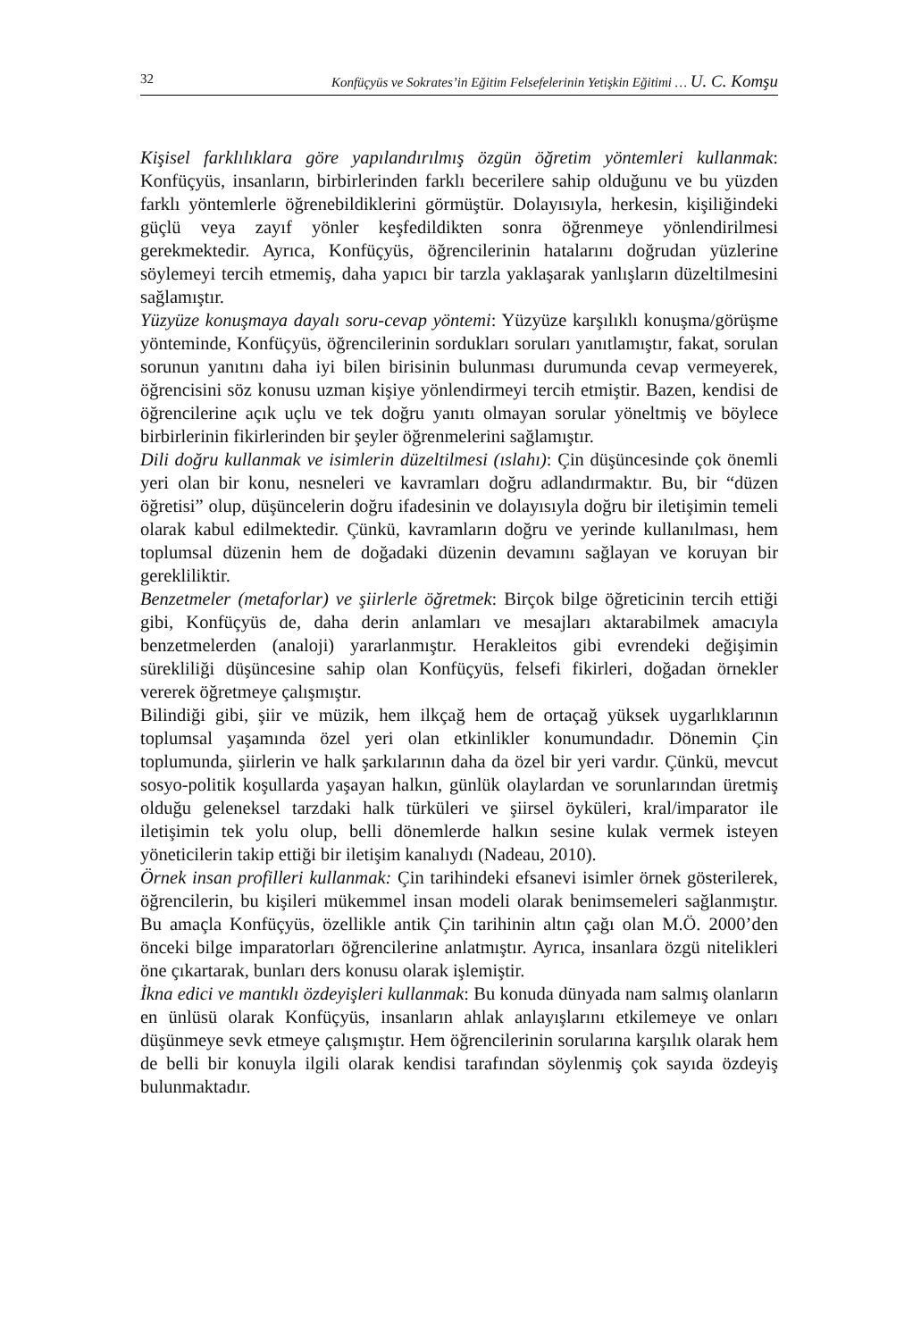32 Konfüçyüs ve Sokrates’in Eğitim Felsefelerinin Yetişkin Eğitimi … U. C. Komşu
Kişisel farklılıklara göre yapılandırılmış özgün öğretim yöntemleri kullanmak: Konfüçyüs, insanların, birbirlerinden farklı becerilere sahip olduğunu ve bu yüzden farklı yöntemlerle öğrenebildiklerini görmüştür. Dolayısıyla, herkesin, kişiliğindeki güçlü veya zayıf yönler keşfedildikten sonra öğrenmeye yönlendirilmesi gerekmektedir. Ayrıca, Konfüçyüs, öğrencilerinin hatalarını doğrudan yüzlerine söylemeyi tercih etmemiş, daha yapıcı bir tarzla yaklaşarak yanlışların düzeltilmesini sağlamıştır.
Yüzyüze konuşmaya dayalı soru-cevap yöntemi: Yüzyüze karşılıklı konuşma/görüşme yönteminde, Konfüçyüs, öğrencilerinin sordukları soruları yanıtlamıştır, fakat, sorulan sorunun yanıtını daha iyi bilen birisinin bulunması durumunda cevap vermeyerek, öğrencisini söz konusu uzman kişiye yönlendirmeyi tercih etmiştir. Bazen, kendisi de öğrencilerine açık uçlu ve tek doğru yanıtı olmayan sorular yöneltmiş ve böylece birbirlerinin fikirlerinden bir şeyler öğrenmelerini sağlamıştır.
Dili doğru kullanmak ve isimlerin düzeltilmesi (ıslahı): Çin düşüncesinde çok önemli yeri olan bir konu, nesneleri ve kavramları doğru adlandırmaktır. Bu, bir “düzen öğretisi” olup, düşüncelerin doğru ifadesinin ve dolayısıyla doğru bir iletişimin temeli olarak kabul edilmektedir. Çünkü, kavramların doğru ve yerinde kullanılması, hem toplumsal düzenin hem de doğadaki düzenin devamını sağlayan ve koruyan bir gerekliliktir.
Benzetmeler (metaforlar) ve şiirlerle öğretmek: Birçok bilge öğreticinin tercih ettiği gibi, Konfüçyüs de, daha derin anlamları ve mesajları aktarabilmek amacıyla benzetmelerden (analoji) yararlanmıştır. Herakleitos gibi evrendeki değişimin sürekliliği düşüncesine sahip olan Konfüçyüs, felsefi fikirleri, doğadan örnekler vererek öğretmeye çalışmıştır.
Bilindiği gibi, şiir ve müzik, hem ilkçağ hem de ortaçağ yüksek uygarlıklarının toplumsal yaşamında özel yeri olan etkinlikler konumundadır. Dönemin Çin toplumunda, şiirlerin ve halk şarkılarının daha da özel bir yeri vardır. Çünkü, mevcut sosyo-politik koşullarda yaşayan halkın, günlük olaylardan ve sorunlarından üretmiş olduğu geleneksel tarzdaki halk türküleri ve şiirsel öyküleri, kral/imparator ile iletişimin tek yolu olup, belli dönemlerde halkın sesine kulak vermek isteyen yöneticilerin takip ettiği bir iletişim kanalıydı (Nadeau, 2010).
Örnek insan profilleri kullanmak: Çin tarihindeki efsanevi isimler örnek gösterilerek, öğrencilerin, bu kişileri mükemmel insan modeli olarak benimsemeleri sağlanmıştır. Bu amaçla Konfüçyüs, özellikle antik Çin tarihinin altın çağı olan M.Ö. 2000’den önceki bilge imparatorları öğrencilerine anlatmıştır. Ayrıca, insanlara özgü nitelikleri öne çıkartarak, bunları ders konusu olarak işlemiştir.
İkna edici ve mantıklı özdeyişleri kullanmak: Bu konuda dünyada nam salmış olanların en ünlüsü olarak Konfüçyüs, insanların ahlak anlayışlarını etkilemeye ve onları düşünmeye sevk etmeye çalışmıştır. Hem öğrencilerinin sorularına karşılık olarak hem de belli bir konuyla ilgili olarak kendisi tarafından söylenmiş çok sayıda özdeyiş bulunmaktadır.